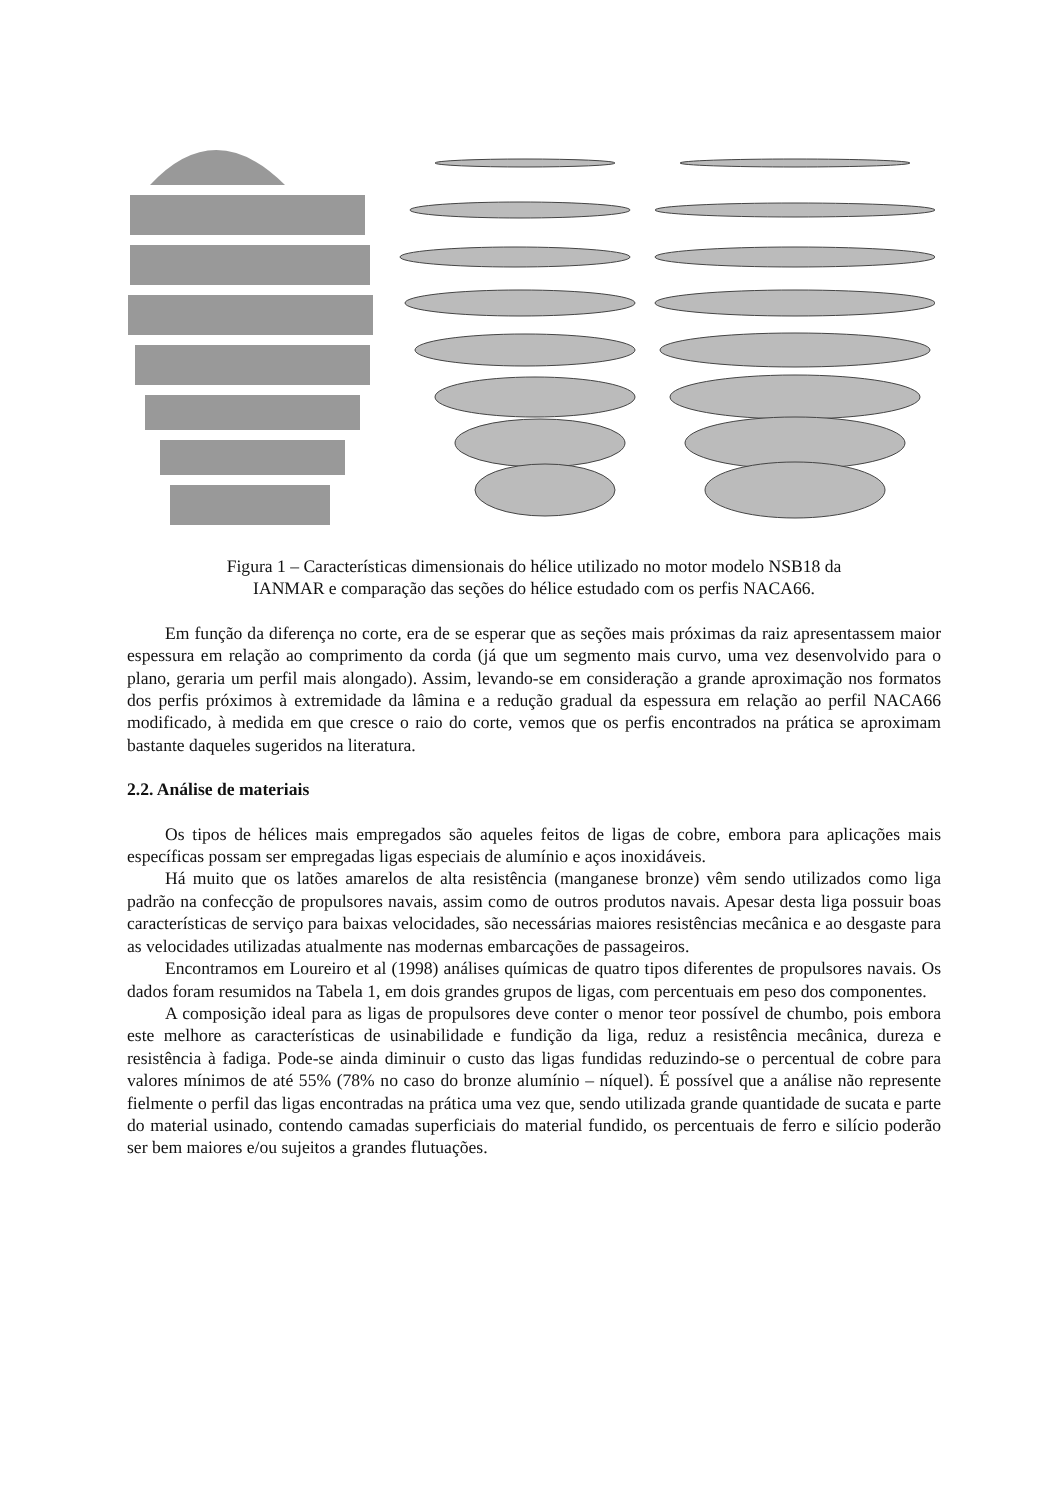Figura 1 – Características dimensionais do hélice utilizado no motor modelo NSB18 da
IANMAR e comparação das seções do hélice estudado com os perfis NACA66.
Em função da diferença no corte, era de se esperar que as seções mais próximas da raiz apresentassem maior espessura em relação ao comprimento da corda (já que um segmento mais curvo, uma vez desenvolvido para o plano, geraria um perfil mais alongado). Assim, levando-se em consideração a grande aproximação nos formatos dos perfis próximos à extremidade da lâmina e a redução gradual da espessura em relação ao perfil NACA66 modificado, à medida em que cresce o raio do corte, vemos que os perfis encontrados na prática se aproximam bastante daqueles sugeridos na literatura.
2.2. Análise de materiais
Os tipos de hélices mais empregados são aqueles feitos de ligas de cobre, embora para aplicações mais específicas possam ser empregadas ligas especiais de alumínio e aços inoxidáveis.
Há muito que os latões amarelos de alta resistência (manganese bronze) vêm sendo utilizados como liga padrão na confecção de propulsores navais, assim como de outros produtos navais. Apesar desta liga possuir boas características de serviço para baixas velocidades, são necessárias maiores resistências mecânica e ao desgaste para as velocidades utilizadas atualmente nas modernas embarcações de passageiros.
Encontramos em Loureiro et al (1998) análises químicas de quatro tipos diferentes de propulsores navais. Os dados foram resumidos na Tabela 1, em dois grandes grupos de ligas, com percentuais em peso dos componentes.
A composição ideal para as ligas de propulsores deve conter o menor teor possível de chumbo, pois embora este melhore as características de usinabilidade e fundição da liga, reduz a resistência mecânica, dureza e resistência à fadiga. Pode-se ainda diminuir o custo das ligas fundidas reduzindo-se o percentual de cobre para valores mínimos de até 55% (78% no caso do bronze alumínio – níquel). É possível que a análise não represente fielmente o perfil das ligas encontradas na prática uma vez que, sendo utilizada grande quantidade de sucata e parte do material usinado, contendo camadas superficiais do material fundido, os percentuais de ferro e silício poderão ser bem maiores e/ou sujeitos a grandes flutuações.